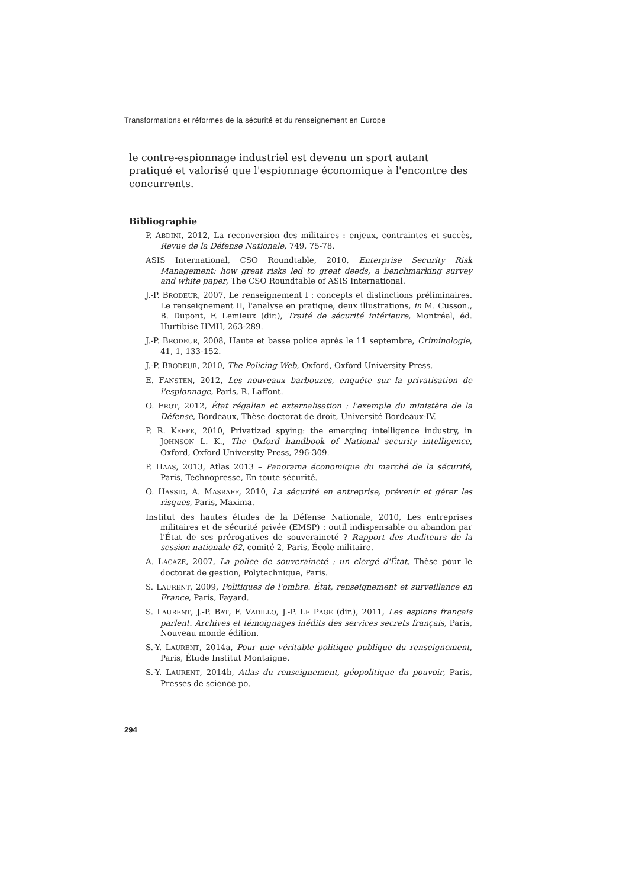Transformations et réformes de la sécurité et du renseignement en Europe
le contre-espionnage industriel est devenu un sport autant pratiqué et valorisé que l'espionnage économique à l'encontre des concurrents.
Bibliographie
P. ABDINI, 2012, La reconversion des militaires : enjeux, contraintes et succès, Revue de la Défense Nationale, 749, 75-78.
ASIS International, CSO Roundtable, 2010, Enterprise Security Risk Management: how great risks led to great deeds, a benchmarking survey and white paper, The CSO Roundtable of ASIS International.
J.-P. BRODEUR, 2007, Le renseignement I : concepts et distinctions préliminaires. Le renseignement II, l'analyse en pratique, deux illustrations, in M. Cusson., B. Dupont, F. Lemieux (dir.), Traité de sécurité intérieure, Montréal, éd. Hurtibise HMH, 263-289.
J.-P. BRODEUR, 2008, Haute et basse police après le 11 septembre, Criminologie, 41, 1, 133-152.
J.-P. BRODEUR, 2010, The Policing Web, Oxford, Oxford University Press.
E. FANSTEN, 2012, Les nouveaux barbouzes, enquête sur la privatisation de l'espionnage, Paris, R. Laffont.
O. FROT, 2012, État régalien et externalisation : l'exemple du ministère de la Défense, Bordeaux, Thèse doctorat de droit, Université Bordeaux-IV.
P. R. KEEFE, 2010, Privatized spying: the emerging intelligence industry, in JOHNSON L. K., The Oxford handbook of National security intelligence, Oxford, Oxford University Press, 296-309.
P. HAAS, 2013, Atlas 2013 – Panorama économique du marché de la sécurité, Paris, Technopresse, En toute sécurité.
O. HASSID, A. MASRAFF, 2010, La sécurité en entreprise, prévenir et gérer les risques, Paris, Maxima.
Institut des hautes études de la Défense Nationale, 2010, Les entreprises militaires et de sécurité privée (EMSP) : outil indispensable ou abandon par l'État de ses prérogatives de souveraineté ? Rapport des Auditeurs de la session nationale 62, comité 2, Paris, École militaire.
A. LACAZE, 2007, La police de souveraineté : un clergé d'État, Thèse pour le doctorat de gestion, Polytechnique, Paris.
S. LAURENT, 2009, Politiques de l'ombre. État, renseignement et surveillance en France, Paris, Fayard.
S. LAURENT, J.-P. BAT, F. VADILLO, J.-P. LE PAGE (dir.), 2011, Les espions français parlent. Archives et témoignages inédits des services secrets français, Paris, Nouveau monde édition.
S.-Y. LAURENT, 2014a, Pour une véritable politique publique du renseignement, Paris, Étude Institut Montaigne.
S.-Y. LAURENT, 2014b, Atlas du renseignement, géopolitique du pouvoir, Paris, Presses de science po.
294